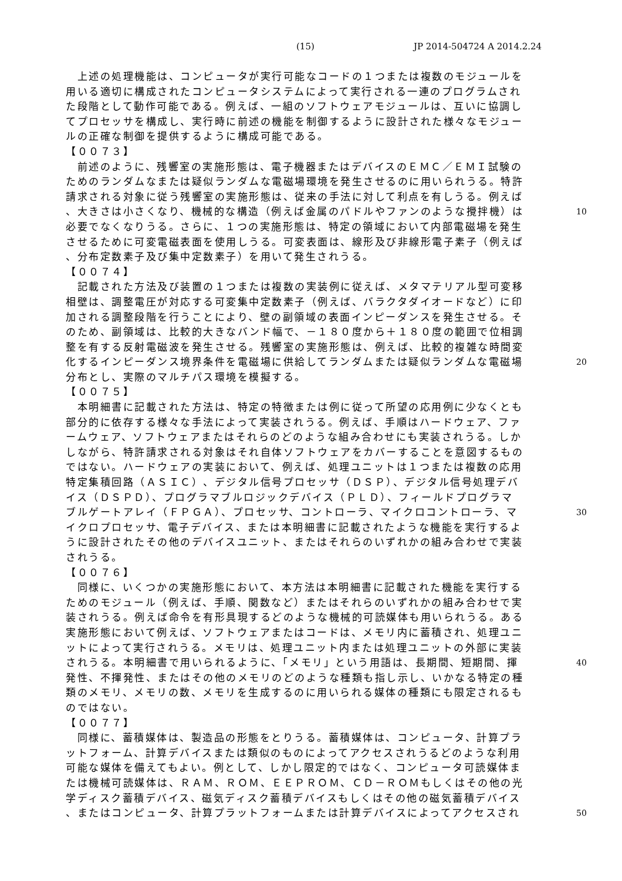(15) JP 2014-504724 A 2014.2.24
　上述の処理機能は、コンピュータが実行可能なコードの１つまたは複数のモジュールを
用いる適切に構成されたコンピュータシステムによって実行される一連のプログラムされ
た段階として動作可能である。例えば、一組のソフトウェアモジュールは、互いに協調し
てプロセッサを構成し、実行時に前述の機能を制御するように設計された様々なモジュー
ルの正確な制御を提供するように構成可能である。
【００７３】
　前述のように、残響室の実施形態は、電子機器またはデバイスのＥＭＣ／ＥＭＩ試験の
ためのランダムなまたは疑似ランダムな電磁場環境を発生させるのに用いられうる。特許
請求される対象に従う残響室の実施形態は、従来の手法に対して利点を有しうる。例えば
、大きさは小さくなり、機械的な構造（例えば金属のパドルやファンのような攪拌機）は 10
必要でなくなりうる。さらに、１つの実施形態は、特定の領域において内部電磁場を発生
させるために可変電磁表面を使用しうる。可変表面は、線形及び非線形電子素子（例えば
、分布定数素子及び集中定数素子）を用いて発生されうる。
【００７４】
　記載された方法及び装置の１つまたは複数の実装例に従えば、メタマテリアル型可変移
相壁は、調整電圧が対応する可変集中定数素子（例えば、バラクタダイオードなど）に印
加される調整段階を行うことにより、壁の副領域の表面インピーダンスを発生させる。そ
のため、副領域は、比較的大きなバンド幅で、－１８０度から＋１８０度の範囲で位相調
整を有する反射電磁波を発生させる。残響室の実施形態は、例えば、比較的複雑な時間変
化するインピーダンス境界条件を電磁場に供給してランダムまたは疑似ランダムな電磁場 20
分布とし、実際のマルチパス環境を模擬する。
【００７５】
　本明細書に記載された方法は、特定の特徴または例に従って所望の応用例に少なくとも
部分的に依存する様々な手法によって実装されうる。例えば、手順はハードウェア、ファ
ームウェア、ソフトウェアまたはそれらのどのような組み合わせにも実装されうる。しか
しながら、特許請求される対象はそれ自体ソフトウェアをカバーすることを意図するもの
ではない。ハードウェアの実装において、例えば、処理ユニットは１つまたは複数の応用
特定集積回路（ＡＳＩＣ）、デジタル信号プロセッサ（ＤＳＰ）、デジタル信号処理デバ
イス（ＤＳＰＤ）、プログラマブルロジックデバイス（ＰＬＤ）、フィールドプログラマ
ブルゲートアレイ（ＦＰＧＡ）、プロセッサ、コントローラ、マイクロコントローラ、マ 30
イクロプロセッサ、電子デバイス、または本明細書に記載されたような機能を実行するよ
うに設計されたその他のデバイスユニット、またはそれらのいずれかの組み合わせで実装
されうる。
【００７６】
　同様に、いくつかの実施形態において、本方法は本明細書に記載された機能を実行する
ためのモジュール（例えば、手順、関数など）またはそれらのいずれかの組み合わせで実
装されうる。例えば命令を有形具現するどのような機械的可読媒体も用いられうる。ある
実施形態において例えば、ソフトウェアまたはコードは、メモリ内に蓄積され、処理ユニ
ットによって実行されうる。メモリは、処理ユニット内または処理ユニットの外部に実装
されうる。本明細書で用いられるように、「メモリ」という用語は、長期間、短期間、揮 40
発性、不揮発性、またはその他のメモリのどのような種類も指し示し、いかなる特定の種
類のメモリ、メモリの数、メモリを生成するのに用いられる媒体の種類にも限定されるも
のではない。
【００７７】
　同様に、蓄積媒体は、製造品の形態をとりうる。蓄積媒体は、コンピュータ、計算プラ
ットフォーム、計算デバイスまたは類似のものによってアクセスされうるどのような利用
可能な媒体を備えてもよい。例として、しかし限定的ではなく、コンピュータ可読媒体ま
たは機械可読媒体は、ＲＡＭ、ＲＯＭ、ＥＥＰＲＯＭ、ＣＤ－ＲＯＭもしくはその他の光
学ディスク蓄積デバイス、磁気ディスク蓄積デバイスもしくはその他の磁気蓄積デバイス
、またはコンピュータ、計算プラットフォームまたは計算デバイスによってアクセスされ 50